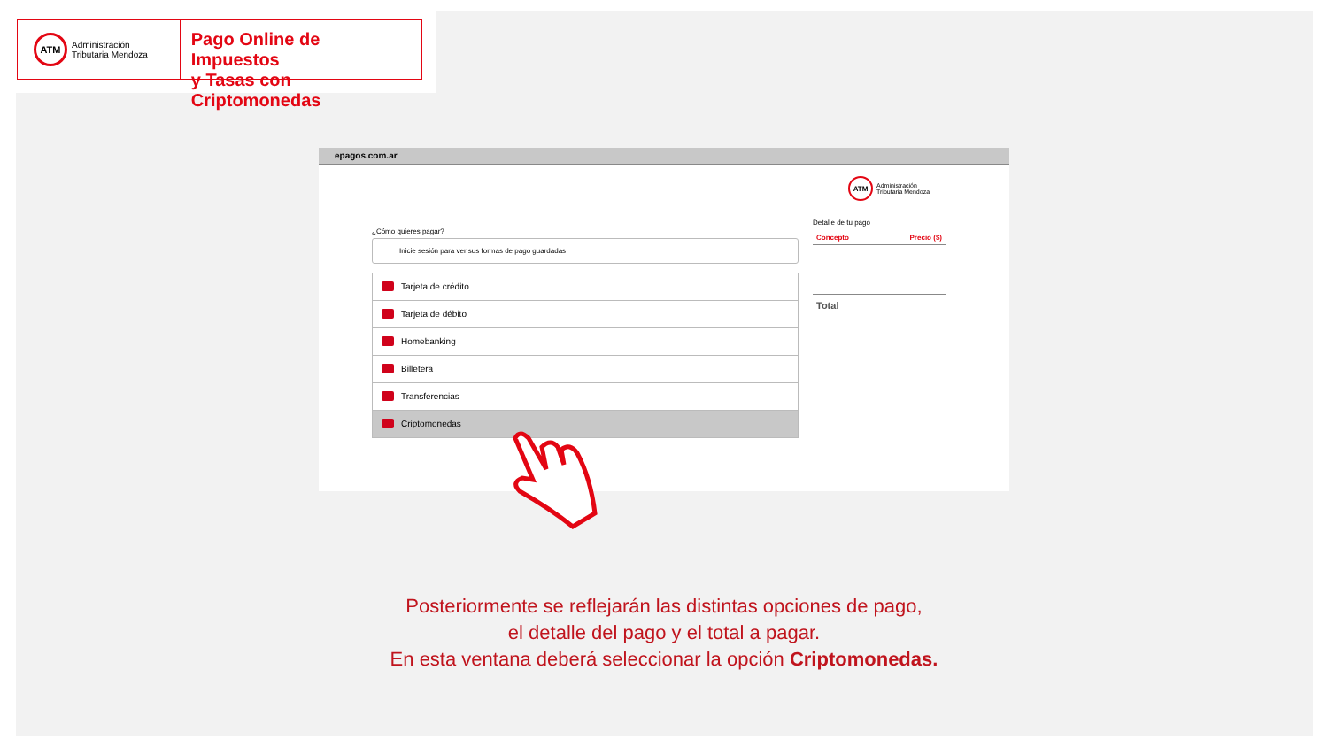ATM
Administración
Tributaria Mendoza
Pago Online de Impuestos
y Tasas con Criptomonedas
epagos.com.ar
ATM
Administración
Tributaria Mendoza
¿Cómo quieres pagar?
Inicie sesión para ver sus formas de pago guardadas
Tarjeta de crédito
Tarjeta de débito
Homebanking
Billetera
Transferencias
Criptomonedas
Detalle de tu pago
Concepto Precio ($)
Total
Posteriormente se reflejarán las distintas opciones de pago,
el detalle del pago y el total a pagar.
En esta ventana deberá seleccionar la opción Criptomonedas.